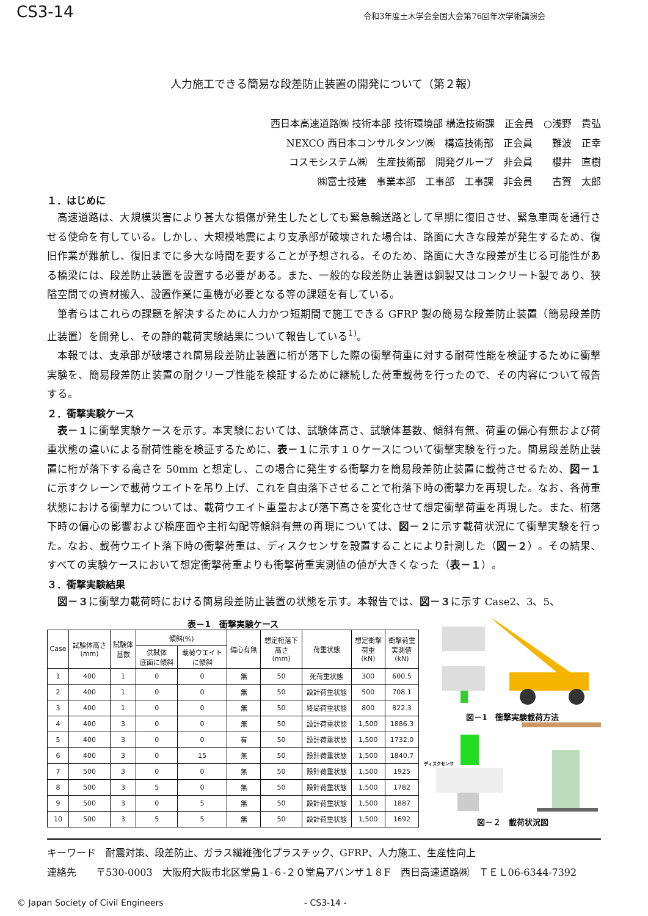CS3-14
令和3年度土木学会全国大会第76回年次学術講演会
人力施工できる簡易な段差防止装置の開発について（第２報）
西日本高速道路㈱ 技術本部 技術環境部 構造技術課　正会員　○浅野　貴弘
NEXCO 西日本コンサルタンツ㈱　構造技術部　正会員　　難波　正幸
コスモシステム㈱　生産技術部　開発グループ　非会員　　櫻井　直樹
㈱富士技建　事業本部　工事部　工事課　非会員　　古賀　太郎
１．はじめに
高速道路は、大規模災害により甚大な損傷が発生したとしても緊急輸送路として早期に復旧させ、緊急車両を通行させる使命を有している。しかし、大規模地震により支承部が破壊された場合は、路面に大きな段差が発生するため、復旧作業が難航し、復旧までに多大な時間を要することが予想される。そのため、路面に大きな段差が生じる可能性がある橋梁には、段差防止装置を設置する必要がある。また、一般的な段差防止装置は鋼製又はコンクリート製であり、狭隘空間での資材搬入、設置作業に重機が必要となる等の課題を有している。
筆者らはこれらの課題を解決するために人力かつ短期間で施工できる GFRP 製の簡易な段差防止装置（簡易段差防止装置）を開発し、その静的載荷実験結果について報告している<sup>1)</sup>。
本報では、支承部が破壊され簡易段差防止装置に桁が落下した際の衝撃荷重に対する耐荷性能を検証するために衝撃実験を、簡易段差防止装置の耐クリープ性能を検証するために継続した荷重載荷を行ったので、その内容について報告する。
２．衝撃実験ケース
表－１に衝撃実験ケースを示す。本実験においては、試験体高さ、試験体基数、傾斜有無、荷重の偏心有無および荷重状態の違いによる耐荷性能を検証するために、表－１に示す１０ケースについて衝撃実験を行った。簡易段差防止装置に桁が落下する高さを 50mm と想定し、この場合に発生する衝撃力を簡易段差防止装置に載荷させるため、図－１に示すクレーンで載荷ウエイトを吊り上げ、これを自由落下させることで桁落下時の衝撃力を再現した。なお、各荷重状態における衝撃力については、載荷ウエイト重量および落下高さを変化させて想定衝撃荷重を再現した。また、桁落下時の偏心の影響および橋座面や主桁勾配等傾斜有無の再現については、図－２に示す載荷状況にて衝撃実験を行った。なお、載荷ウエイト落下時の衝撃荷重は、ディスクセンサを設置することにより計測した（図－２）。その結果、すべての実験ケースにおいて想定衝撃荷重よりも衝撃荷重実測値の値が大きくなった（表－１）。
３．衝撃実験結果
図－３に衝撃力載荷時における簡易段差防止装置の状態を示す。本報告では、図－３に示す Case2、3、5、
表－1 衝撃実験ケース
| Case | 試験体高さ (mm) | 試験体 基数 | 傾斜(%) | | 偏心有無 | 想定桁落下 高さ (mm) | 荷重状態 | 想定衝撃 荷重 (kN) | 衝撃荷重 実測値 (kN) |
| --- | --- | --- | --- | --- | --- | --- | --- | --- | --- |
| | | | 供試体 底面に傾斜 | 載荷ウエイト に傾斜 | | | | | |
| 1 | 400 | 1 | 0 | 0 | 無 | 50 | 死荷重状態 | 300 | 600.5 |
| 2 | 400 | 1 | 0 | 0 | 無 | 50 | 設計荷重状態 | 500 | 708.1 |
| 3 | 400 | 1 | 0 | 0 | 無 | 50 | 終局荷重状態 | 800 | 822.3 |
| 4 | 400 | 3 | 0 | 0 | 無 | 50 | 設計荷重状態 | 1,500 | 1886.3 |
| 5 | 400 | 3 | 0 | 0 | 有 | 50 | 設計荷重状態 | 1,500 | 1732.0 |
| 6 | 400 | 3 | 0 | 15 | 無 | 50 | 設計荷重状態 | 1,500 | 1840.7 |
| 7 | 500 | 3 | 0 | 0 | 無 | 50 | 設計荷重状態 | 1,500 | 1925 |
| 8 | 500 | 3 | 5 | 0 | 無 | 50 | 設計荷重状態 | 1,500 | 1782 |
| 9 | 500 | 3 | 0 | 5 | 無 | 50 | 設計荷重状態 | 1,500 | 1887 |
| 10 | 500 | 3 | 5 | 5 | 無 | 50 | 設計荷重状態 | 1,500 | 1692 |
図－1　衝撃実験載荷方法
ディスクセンサ
図－２　載荷状況図
キーワード　耐震対策、段差防止、ガラス繊維強化プラスチック、GFRP、人力施工、生産性向上
連絡先　　〒530-0003　大阪府大阪市北区堂島１-６-２０堂島アバンザ１８F　西日高速道路㈱　ＴＥＬ06-6344-7392
© Japan Society of Civil Engineers - CS3-14 -